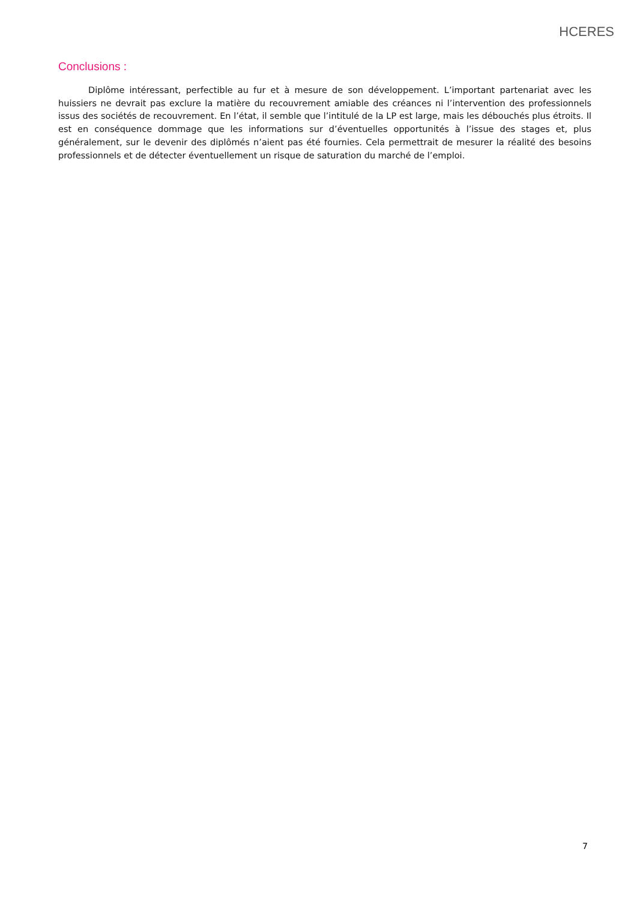HCERES
Conclusions :
Diplôme intéressant, perfectible au fur et à mesure de son développement. L’important partenariat avec les huissiers ne devrait pas exclure la matière du recouvrement amiable des créances ni l’intervention des professionnels issus des sociétés de recouvrement. En l’état, il semble que l’intitulé de la LP est large, mais les débouchés plus étroits. Il est en conséquence dommage que les informations sur d’éventuelles opportunités à l’issue des stages et, plus généralement, sur le devenir des diplômés n’aient pas été fournies. Cela permettrait de mesurer la réalité des besoins professionnels et de détecter éventuellement un risque de saturation du marché de l’emploi.
7